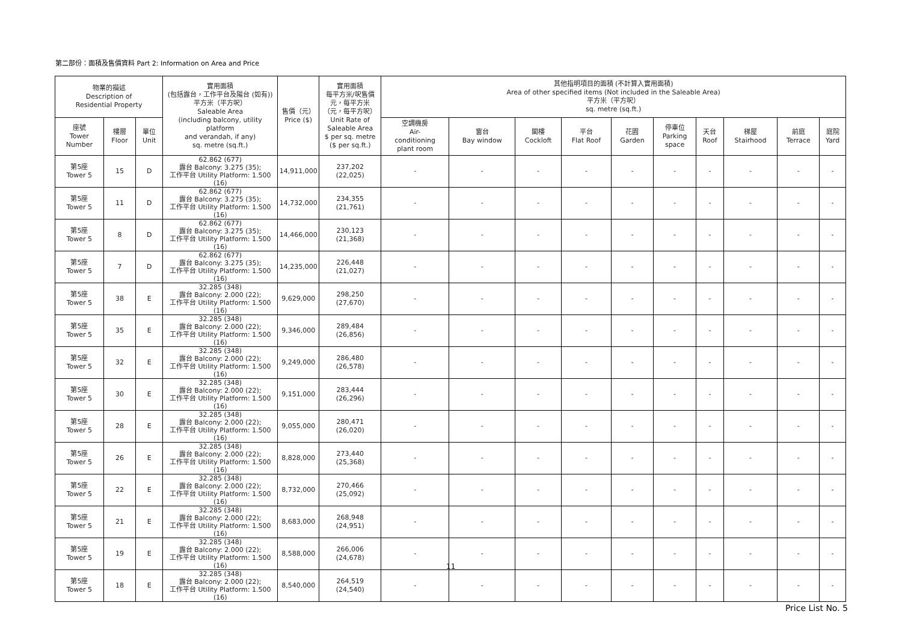第二部份：面積及售價資料 Part 2: Information on Area and Price
| 物業的描述 Description of Residential Property | | | 實用面積 (包括露台，工作平台及陽台 (如有)) 平方米（平方呎） Saleable Area (including balcony, utility platform and verandah, if any) sq. metre (sq.ft.) | 售價（元） Price ($) | 實用面積 每平方米/呎售價 元，每平方米 （元，每平方呎） Unit Rate of Saleable Area $ per sq. metre ($ per sq.ft.) | 其他指明項目的面積 (不計算入實用面積) Area of other specified items (Not included in the Saleable Area) 平方米（平方呎） sq. metre (sq.ft.) | | | | | | | | | |
| --- | --- | --- | --- | --- | --- | --- | --- | --- | --- | --- | --- | --- | --- | --- | --- |
| 座號 Tower Number | 樓層 Floor | 單位 Unit | | | | 空調機房 Air- conditioning plant room | 窗台 Bay window | 閣樓 Cockloft | 平台 Flat Roof | 花園 Garden | 停車位 Parking space | 天台 Roof | 梯屋 Stairhood | 前庭 Terrace | 庭院 Yard |
| 第5座 Tower 5 | 15 | D | 62.862 (677) 露台 Balcony: 3.275 (35); 工作平台 Utility Platform: 1.500 (16) | 14,911,000 | 237,202 (22,025) | - | - | - | - | - | - | - | - | - | - |
| 第5座 Tower 5 | 11 | D | 62.862 (677) 露台 Balcony: 3.275 (35); 工作平台 Utility Platform: 1.500 (16) | 14,732,000 | 234,355 (21,761) | - | - | - | - | - | - | - | - | - | - |
| 第5座 Tower 5 | 8 | D | 62.862 (677) 露台 Balcony: 3.275 (35); 工作平台 Utility Platform: 1.500 (16) | 14,466,000 | 230,123 (21,368) | - | - | - | - | - | - | - | - | - | - |
| 第5座 Tower 5 | 7 | D | 62.862 (677) 露台 Balcony: 3.275 (35); 工作平台 Utility Platform: 1.500 (16) | 14,235,000 | 226,448 (21,027) | - | - | - | - | - | - | - | - | - | - |
| 第5座 Tower 5 | 38 | E | 32.285 (348) 露台 Balcony: 2.000 (22); 工作平台 Utility Platform: 1.500 (16) | 9,629,000 | 298,250 (27,670) | - | - | - | - | - | - | - | - | - | - |
| 第5座 Tower 5 | 35 | E | 32.285 (348) 露台 Balcony: 2.000 (22); 工作平台 Utility Platform: 1.500 (16) | 9,346,000 | 289,484 (26,856) | - | - | - | - | - | - | - | - | - | - |
| 第5座 Tower 5 | 32 | E | 32.285 (348) 露台 Balcony: 2.000 (22); 工作平台 Utility Platform: 1.500 (16) | 9,249,000 | 286,480 (26,578) | - | - | - | - | - | - | - | - | - | - |
| 第5座 Tower 5 | 30 | E | 32.285 (348) 露台 Balcony: 2.000 (22); 工作平台 Utility Platform: 1.500 (16) | 9,151,000 | 283,444 (26,296) | - | - | - | - | - | - | - | - | - | - |
| 第5座 Tower 5 | 28 | E | 32.285 (348) 露台 Balcony: 2.000 (22); 工作平台 Utility Platform: 1.500 (16) | 9,055,000 | 280,471 (26,020) | - | - | - | - | - | - | - | - | - | - |
| 第5座 Tower 5 | 26 | E | 32.285 (348) 露台 Balcony: 2.000 (22); 工作平台 Utility Platform: 1.500 (16) | 8,828,000 | 273,440 (25,368) | - | - | - | - | - | - | - | - | - | - |
| 第5座 Tower 5 | 22 | E | 32.285 (348) 露台 Balcony: 2.000 (22); 工作平台 Utility Platform: 1.500 (16) | 8,732,000 | 270,466 (25,092) | - | - | - | - | - | - | - | - | - | - |
| 第5座 Tower 5 | 21 | E | 32.285 (348) 露台 Balcony: 2.000 (22); 工作平台 Utility Platform: 1.500 (16) | 8,683,000 | 268,948 (24,951) | - | - | - | - | - | - | - | - | - | - |
| 第5座 Tower 5 | 19 | E | 32.285 (348) 露台 Balcony: 2.000 (22); 工作平台 Utility Platform: 1.500 (16) | 8,588,000 | 266,006 (24,678) | - | - | - | - | - | - | - | - | - | - |
| 第5座 Tower 5 | 18 | E | 32.285 (348) 露台 Balcony: 2.000 (22); 工作平台 Utility Platform: 1.500 (16) | 8,540,000 | 264,519 (24,540) | - | - | - | - | - | - | - | - | - | - |
11
Price List No. 5